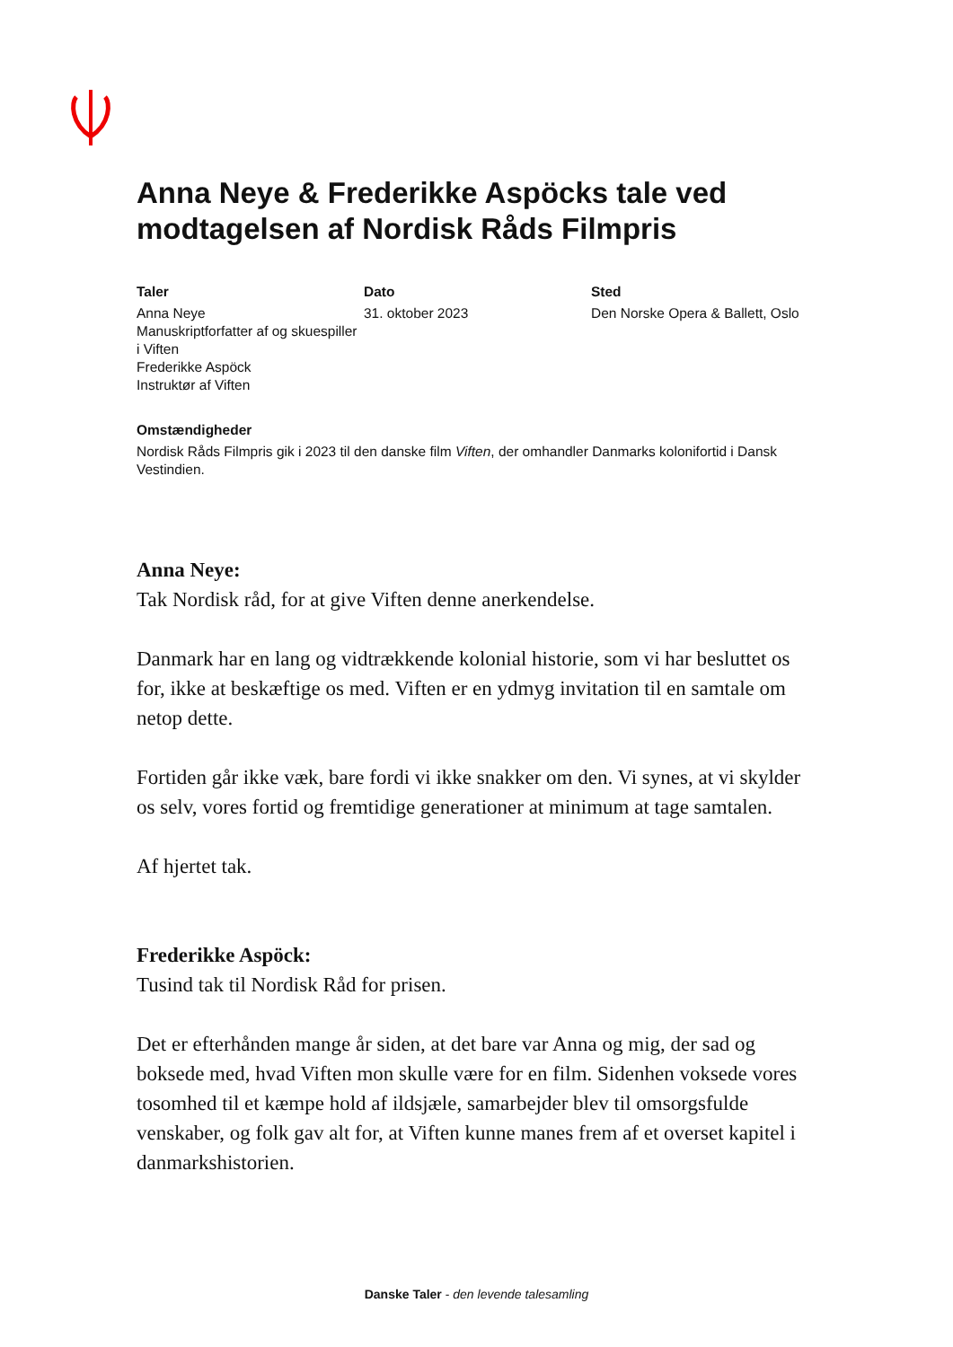Anna Neye & Frederikke Aspöcks tale ved modtagelsen af Nordisk Råds Filmpris
Taler
Anna Neye
Manuskriptforfatter af og skuespiller i Viften
Frederikke Aspöck
Instruktør af Viften
Dato
31. oktober 2023
Sted
Den Norske Opera & Ballett, Oslo
Omstændigheder
Nordisk Råds Filmpris gik i 2023 til den danske film Viften, der omhandler Danmarks kolonifortid i Dansk Vestindien.
Anna Neye:
Tak Nordisk råd, for at give Viften denne anerkendelse.
Danmark har en lang og vidtrækkende kolonial historie, som vi har besluttet os for, ikke at beskæftige os med. Viften er en ydmyg invitation til en samtale om netop dette.
Fortiden går ikke væk, bare fordi vi ikke snakker om den. Vi synes, at vi skylder os selv, vores fortid og fremtidige generationer at minimum at tage samtalen.
Af hjertet tak.
Frederikke Aspöck:
Tusind tak til Nordisk Råd for prisen.
Det er efterhånden mange år siden, at det bare var Anna og mig, der sad og boksede med, hvad Viften mon skulle være for en film. Sidenhen voksede vores tosomhed til et kæmpe hold af ildsjæle, samarbejder blev til omsorgsfulde venskaber, og folk gav alt for, at Viften kunne manes frem af et overset kapitel i danmarkshistorien.
Danske Taler - den levende talesamling